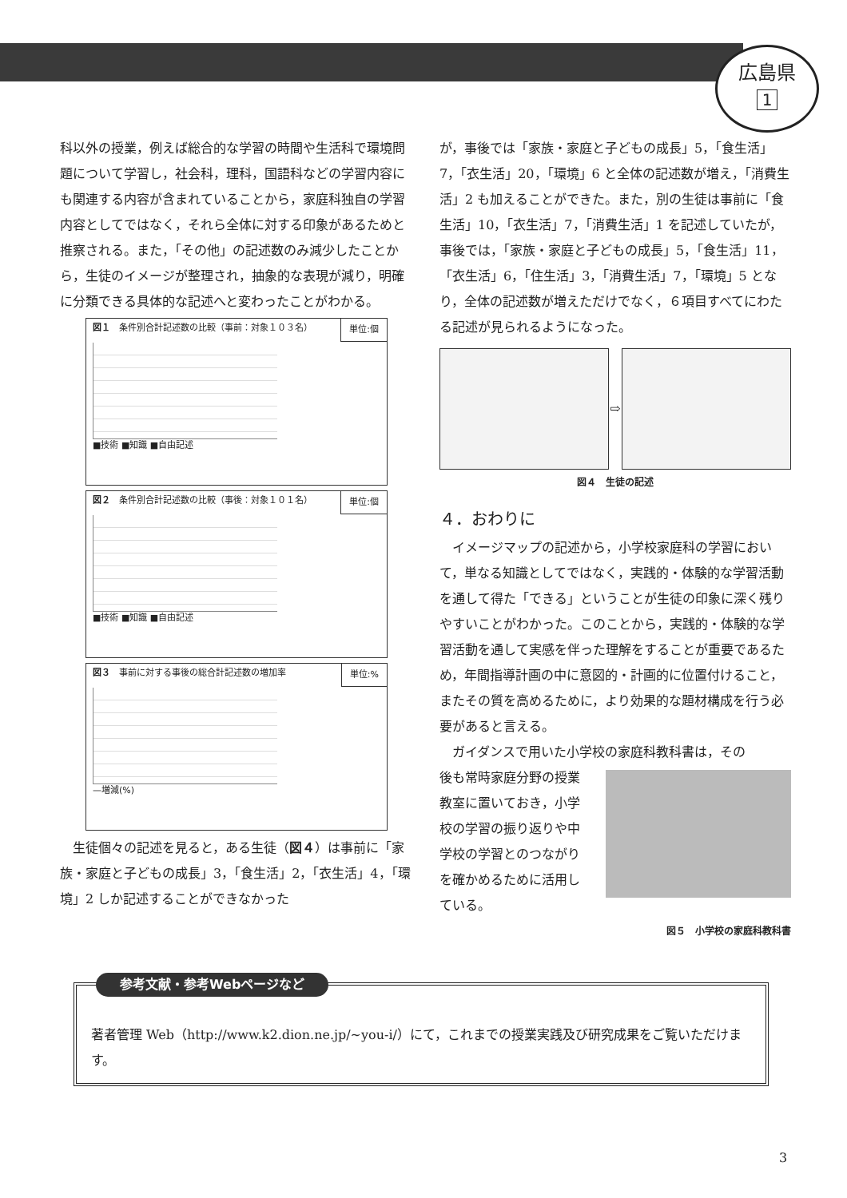広島県
1
科以外の授業，例えば総合的な学習の時間や生活科で環境問題について学習し，社会科，理科，国語科などの学習内容にも関連する内容が含まれていることから，家庭科独自の学習内容としてではなく，それら全体に対する印象があるためと推察される。また，「その他」の記述数のみ減少したことから，生徒のイメージが整理され，抽象的な表現が減り，明確に分類できる具体的な記述へと変わったことがわかる。
図１　条件別合計記述数の比較（事前：対象１０３名）
単位:個
■技術 ■知識 ■自由記述
図２　条件別合計記述数の比較（事後：対象１０１名）
単位:個
■技術 ■知識 ■自由記述
図３　事前に対する事後の総合計記述数の増加率
単位:%
—増減(%)
　生徒個々の記述を見ると，ある生徒（図４）は事前に「家族・家庭と子どもの成長」3，「食生活」2，「衣生活」4，「環境」2 しか記述することができなかった
が，事後では「家族・家庭と子どもの成長」5，「食生活」7，「衣生活」20，「環境」6 と全体の記述数が増え，「消費生活」2 も加えることができた。また，別の生徒は事前に「食生活」10，「衣生活」7，「消費生活」1 を記述していたが，事後では，「家族・家庭と子どもの成長」5，「食生活」11，「衣生活」6，「住生活」3，「消費生活」7，「環境」5 となり，全体の記述数が増えただけでなく，６項目すべてにわたる記述が見られるようになった。
⇨
図４　生徒の記述
４．おわりに
　イメージマップの記述から，小学校家庭科の学習において，単なる知識としてではなく，実践的・体験的な学習活動を通して得た「できる」ということが生徒の印象に深く残りやすいことがわかった。このことから，実践的・体験的な学習活動を通して実感を伴った理解をすることが重要であるため，年間指導計画の中に意図的・計画的に位置付けること，またその質を高めるために，より効果的な題材構成を行う必要があると言える。
　ガイダンスで用いた小学校の家庭科教科書は，その
後も常時家庭分野の授業教室に置いておき，小学校の学習の振り返りや中学校の学習とのつながりを確かめるために活用している。
図５　小学校の家庭科教科書
参考文献・参考Webページなど
著者管理 Web（http://www.k2.dion.ne.jp/~you-i/）にて，これまでの授業実践及び研究成果をご覧いただけます。
3